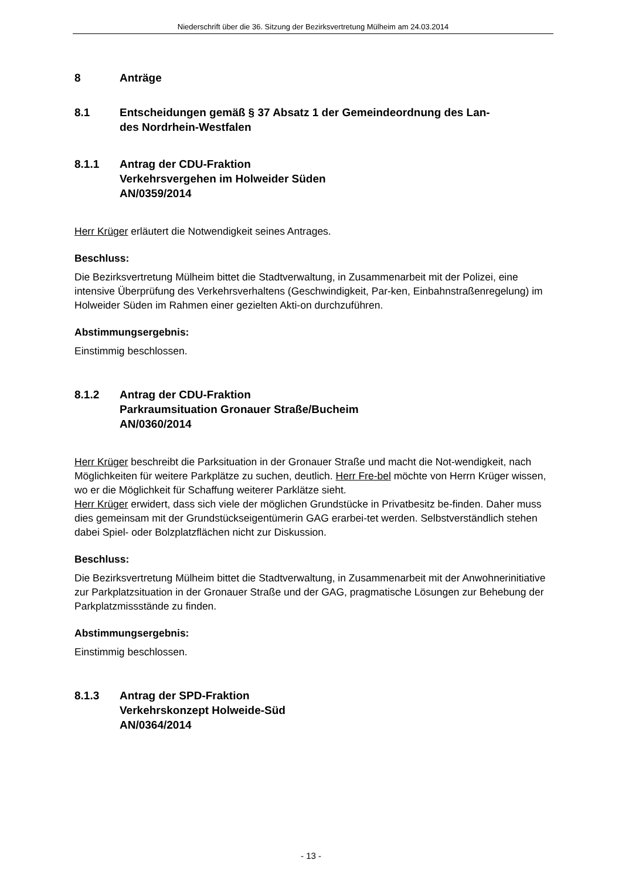Niederschrift über die 36. Sitzung der Bezirksvertretung Mülheim am 24.03.2014
8 Anträge
8.1 Entscheidungen gemäß § 37 Absatz 1 der Gemeindeordnung des Lan-
des Nordrhein-Westfalen
8.1.1 Antrag der CDU-Fraktion
Verkehrsvergehen im Holweider Süden
AN/0359/2014
Herr Krüger erläutert die Notwendigkeit seines Antrages.
Beschluss:
Die Bezirksvertretung Mülheim bittet die Stadtverwaltung, in Zusammenarbeit mit der Polizei, eine intensive Überprüfung des Verkehrsverhaltens (Geschwindigkeit, Par-ken, Einbahnstraßenregelung) im Holweider Süden im Rahmen einer gezielten Akti-on durchzuführen.
Abstimmungsergebnis:
Einstimmig beschlossen.
8.1.2 Antrag der CDU-Fraktion
Parkraumsituation Gronauer Straße/Bucheim
AN/0360/2014
Herr Krüger beschreibt die Parksituation in der Gronauer Straße und macht die Not-wendigkeit, nach Möglichkeiten für weitere Parkplätze zu suchen, deutlich. Herr Fre-bel möchte von Herrn Krüger wissen, wo er die Möglichkeit für Schaffung weiterer Parklätze sieht.
Herr Krüger erwidert, dass sich viele der möglichen Grundstücke in Privatbesitz be-finden. Daher muss dies gemeinsam mit der Grundstückseigentümerin GAG erarbei-tet werden. Selbstverständlich stehen dabei Spiel- oder Bolzplatzflächen nicht zur Diskussion.
Beschluss:
Die Bezirksvertretung Mülheim bittet die Stadtverwaltung, in Zusammenarbeit mit der Anwohnerinitiative zur Parkplatzsituation in der Gronauer Straße und der GAG, pragmatische Lösungen zur Behebung der Parkplatzmissstände zu finden.
Abstimmungsergebnis:
Einstimmig beschlossen.
8.1.3 Antrag der SPD-Fraktion
Verkehrskonzept Holweide-Süd
AN/0364/2014
- 13 -